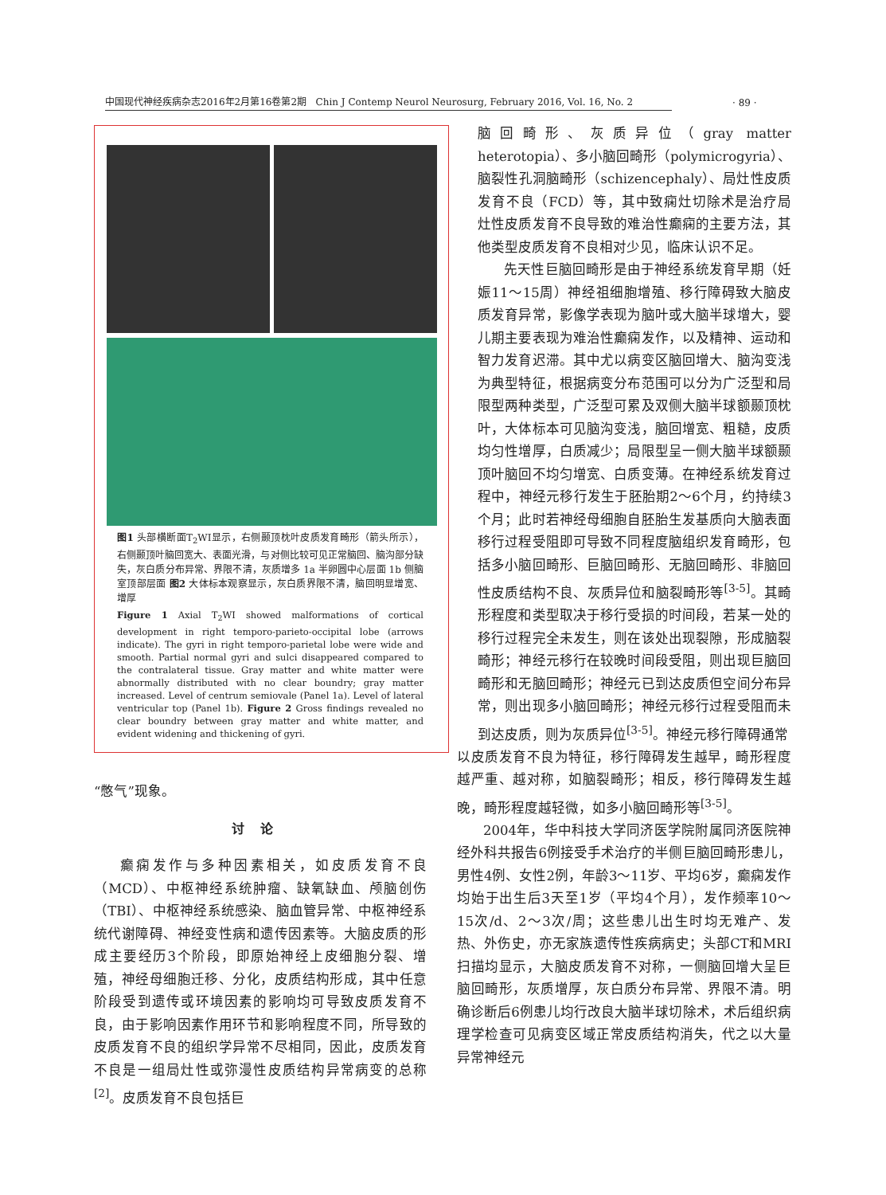中国现代神经疾病杂志2016年2月第16卷第2期 Chin J Contemp Neurol Neurosurg, February 2016, Vol. 16, No. 2
· 89 ·
图1 头部横断面T<sub>2</sub>WI显示，右侧颞顶枕叶皮质发育畸形（箭头所示），右侧颞顶叶脑回宽大、表面光滑，与对侧比较可见正常脑回、脑沟部分缺失，灰白质分布异常、界限不清，灰质增多 1a 半卵圆中心层面 1b 侧脑室顶部层面 图2 大体标本观察显示，灰白质界限不清，脑回明显增宽、增厚
Figure 1 Axial T<sub>2</sub>WI showed malformations of cortical development in right temporo-parieto-occipital lobe (arrows indicate). The gyri in right temporo-parietal lobe were wide and smooth. Partial normal gyri and sulci disappeared compared to the contralateral tissue. Gray matter and white matter were abnormally distributed with no clear boundry; gray matter increased. Level of centrum semiovale (Panel 1a). Level of lateral ventricular top (Panel 1b). Figure 2 Gross findings revealed no clear boundry between gray matter and white matter, and evident widening and thickening of gyri.
“憋气”现象。
讨论
癫痫发作与多种因素相关，如皮质发育不良（MCD）、中枢神经系统肿瘤、缺氧缺血、颅脑创伤（TBI）、中枢神经系统感染、脑血管异常、中枢神经系统代谢障碍、神经变性病和遗传因素等。大脑皮质的形成主要经历3个阶段，即原始神经上皮细胞分裂、增殖，神经母细胞迁移、分化，皮质结构形成，其中任意阶段受到遗传或环境因素的影响均可导致皮质发育不良，由于影响因素作用环节和影响程度不同，所导致的皮质发育不良的组织学异常不尽相同，因此，皮质发育不良是一组局灶性或弥漫性皮质结构异常病变的总称<sup>[2]</sup>。皮质发育不良包括巨
脑回畸形、灰质异位（gray matter heterotopia）、多小脑回畸形（polymicrogyria）、脑裂性孔洞脑畸形（schizencephaly）、局灶性皮质发育不良（FCD）等，其中致痫灶切除术是治疗局灶性皮质发育不良导致的难治性癫痫的主要方法，其他类型皮质发育不良相对少见，临床认识不足。
先天性巨脑回畸形是由于神经系统发育早期（妊娠11～15周）神经祖细胞增殖、移行障碍致大脑皮质发育异常，影像学表现为脑叶或大脑半球增大，婴儿期主要表现为难治性癫痫发作，以及精神、运动和智力发育迟滞。其中尤以病变区脑回增大、脑沟变浅为典型特征，根据病变分布范围可以分为广泛型和局限型两种类型，广泛型可累及双侧大脑半球额颞顶枕叶，大体标本可见脑沟变浅，脑回增宽、粗糙，皮质均匀性增厚，白质减少；局限型呈一侧大脑半球额颞顶叶脑回不均匀增宽、白质变薄。在神经系统发育过程中，神经元移行发生于胚胎期2～6个月，约持续3个月；此时若神经母细胞自胚胎生发基质向大脑表面移行过程受阻即可导致不同程度脑组织发育畸形，包括多小脑回畸形、巨脑回畸形、无脑回畸形、非脑回性皮质结构不良、灰质异位和脑裂畸形等<sup>[3-5]</sup>。其畸形程度和类型取决于移行受损的时间段，若某一处的移行过程完全未发生，则在该处出现裂隙，形成脑裂畸形；神经元移行在较晚时间段受阻，则出现巨脑回畸形和无脑回畸形；神经元已到达皮质但空间分布异常，则出现多小脑回畸形；神经元移行过程受阻而未到达皮质，则为灰质异位<sup>[3-5]</sup>。神经元移行障碍通常
以皮质发育不良为特征，移行障碍发生越早，畸形程度越严重、越对称，如脑裂畸形；相反，移行障碍发生越晚，畸形程度越轻微，如多小脑回畸形等<sup>[3-5]</sup>。
2004年，华中科技大学同济医学院附属同济医院神经外科共报告6例接受手术治疗的半侧巨脑回畸形患儿，男性4例、女性2例，年龄3～11岁、平均6岁，癫痫发作均始于出生后3天至1岁（平均4个月），发作频率10～15次/d、2～3次/周；这些患儿出生时均无难产、发热、外伤史，亦无家族遗传性疾病病史；头部CT和MRI扫描均显示，大脑皮质发育不对称，一侧脑回增大呈巨脑回畸形，灰质增厚，灰白质分布异常、界限不清。明确诊断后6例患儿均行改良大脑半球切除术，术后组织病理学检查可见病变区域正常皮质结构消失，代之以大量异常神经元